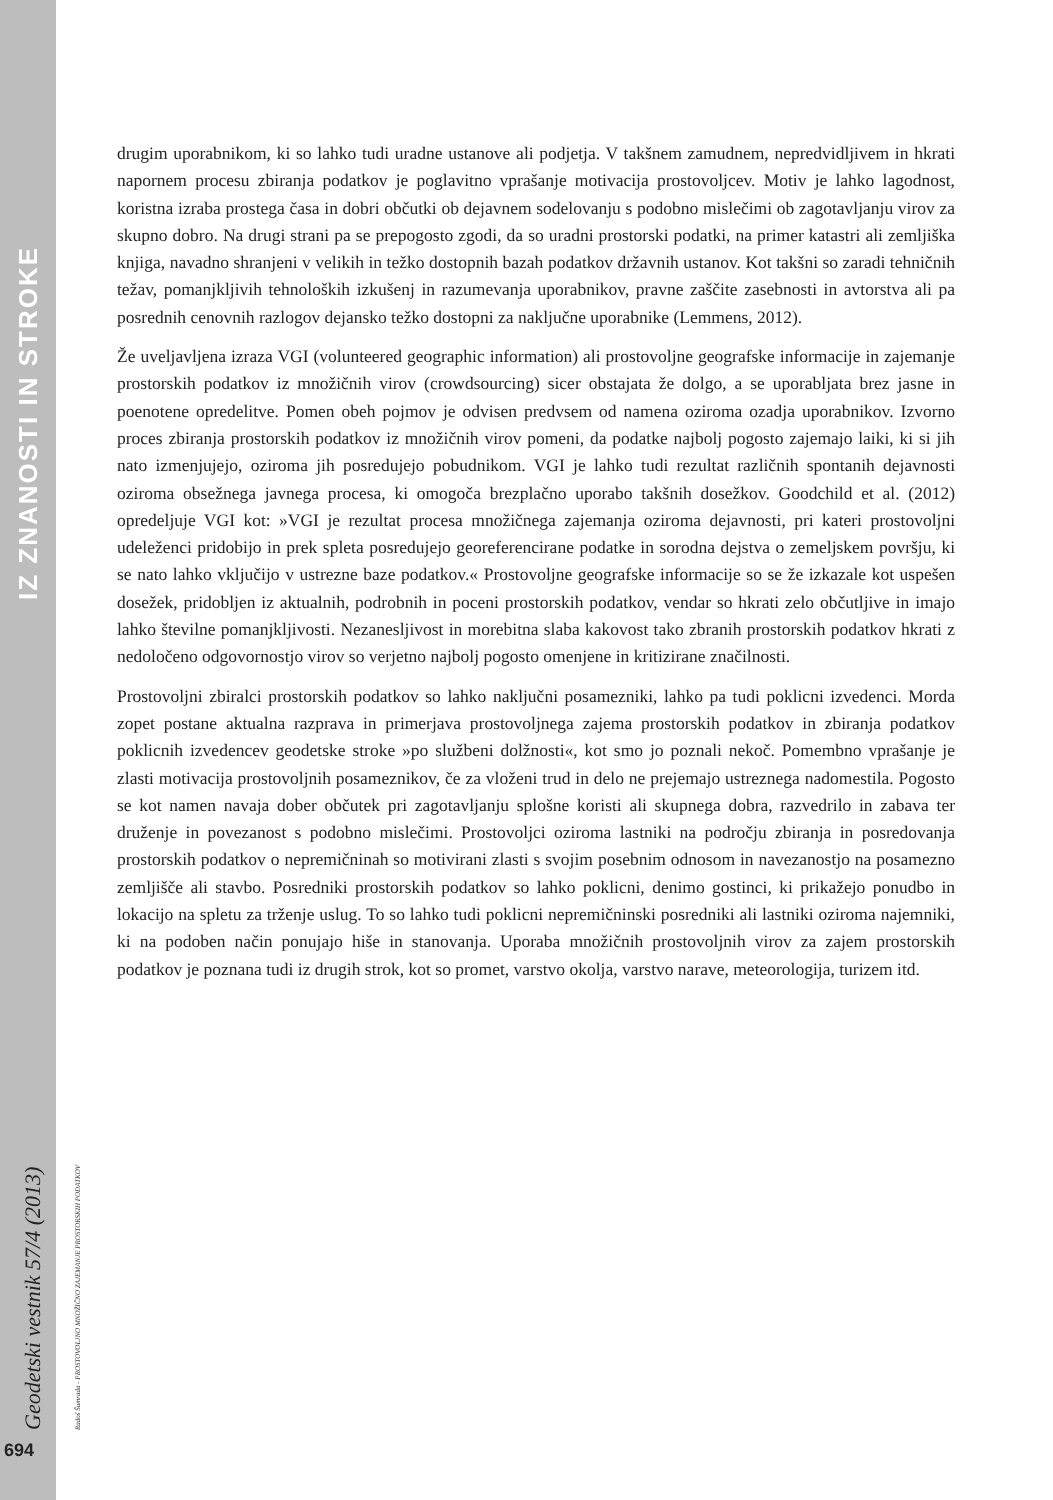IZ ZNANOSTI IN STROKE
Geodetski vestnik 57/4 (2013)
Radoš Šumrada - PROSTOVOLJNO MNOŽIČNO ZAJEMANJE PROSTORSKIH PODATKOV
694
drugim uporabnikom, ki so lahko tudi uradne ustanove ali podjetja. V takšnem zamudnem, nepredvidljivem in hkrati napornem procesu zbiranja podatkov je poglavitno vprašanje motivacija prostovoljcev. Motiv je lahko lagodnost, koristna izraba prostega časa in dobri občutki ob dejavnem sodelovanju s podobno mislečimi ob zagotavljanju virov za skupno dobro. Na drugi strani pa se prepogosto zgodi, da so uradni prostorski podatki, na primer katastri ali zemljiška knjiga, navadno shranjeni v velikih in težko dostopnih bazah podatkov državnih ustanov. Kot takšni so zaradi tehničnih težav, pomanjkljivih tehnoloških izkušenj in razumevanja uporabnikov, pravne zaščite zasebnosti in avtorstva ali pa posrednih cenovnih razlogov dejansko težko dostopni za naključne uporabnike (Lemmens, 2012).
Že uveljavljena izraza VGI (volunteered geographic information) ali prostovoljne geografske informacije in zajemanje prostorskih podatkov iz množičnih virov (crowdsourcing) sicer obstajata že dolgo, a se uporabljata brez jasne in poenotene opredelitve. Pomen obeh pojmov je odvisen predvsem od namena oziroma ozadja uporabnikov. Izvorno proces zbiranja prostorskih podatkov iz množičnih virov pomeni, da podatke najbolj pogosto zajemajo laiki, ki si jih nato izmenjujejo, oziroma jih posredujejo pobudnikom. VGI je lahko tudi rezultat različnih spontanih dejavnosti oziroma obsežnega javnega procesa, ki omogoča brezplačno uporabo takšnih dosežkov. Goodchild et al. (2012) opredeljuje VGI kot: »VGI je rezultat procesa množičnega zajemanja oziroma dejavnosti, pri kateri prostovoljni udeleženci pridobijo in prek spleta posredujejo georeferencirane podatke in sorodna dejstva o zemeljskem površju, ki se nato lahko vključijo v ustrezne baze podatkov.« Prostovoljne geografske informacije so se že izkazale kot uspešen dosežek, pridobljen iz aktualnih, podrobnih in poceni prostorskih podatkov, vendar so hkrati zelo občutljive in imajo lahko številne pomanjkljivosti. Nezanesljivost in morebitna slaba kakovost tako zbranih prostorskih podatkov hkrati z nedoločeno odgovornostjo virov so verjetno najbolj pogosto omenjene in kritizirane značilnosti.
Prostovoljni zbiralci prostorskih podatkov so lahko naključni posamezniki, lahko pa tudi poklicni izvedenci. Morda zopet postane aktualna razprava in primerjava prostovoljnega zajema prostorskih podatkov in zbiranja podatkov poklicnih izvedencev geodetske stroke »po službeni dolžnosti«, kot smo jo poznali nekoč. Pomembno vprašanje je zlasti motivacija prostovoljnih posameznikov, če za vloženi trud in delo ne prejemajo ustreznega nadomestila. Pogosto se kot namen navaja dober občutek pri zagotavljanju splošne koristi ali skupnega dobra, razvedrilo in zabava ter druženje in povezanost s podobno mislečimi. Prostovoljci oziroma lastniki na področju zbiranja in posredovanja prostorskih podatkov o nepremičninah so motivirani zlasti s svojim posebnim odnosom in navezanostjo na posamezno zemljišče ali stavbo. Posredniki prostorskih podatkov so lahko poklicni, denimo gostinci, ki prikažejo ponudbo in lokacijo na spletu za trženje uslug. To so lahko tudi poklicni nepremičninski posredniki ali lastniki oziroma najemniki, ki na podoben način ponujajo hiše in stanovanja. Uporaba množičnih prostovoljnih virov za zajem prostorskih podatkov je poznana tudi iz drugih strok, kot so promet, varstvo okolja, varstvo narave, meteorologija, turizem itd.